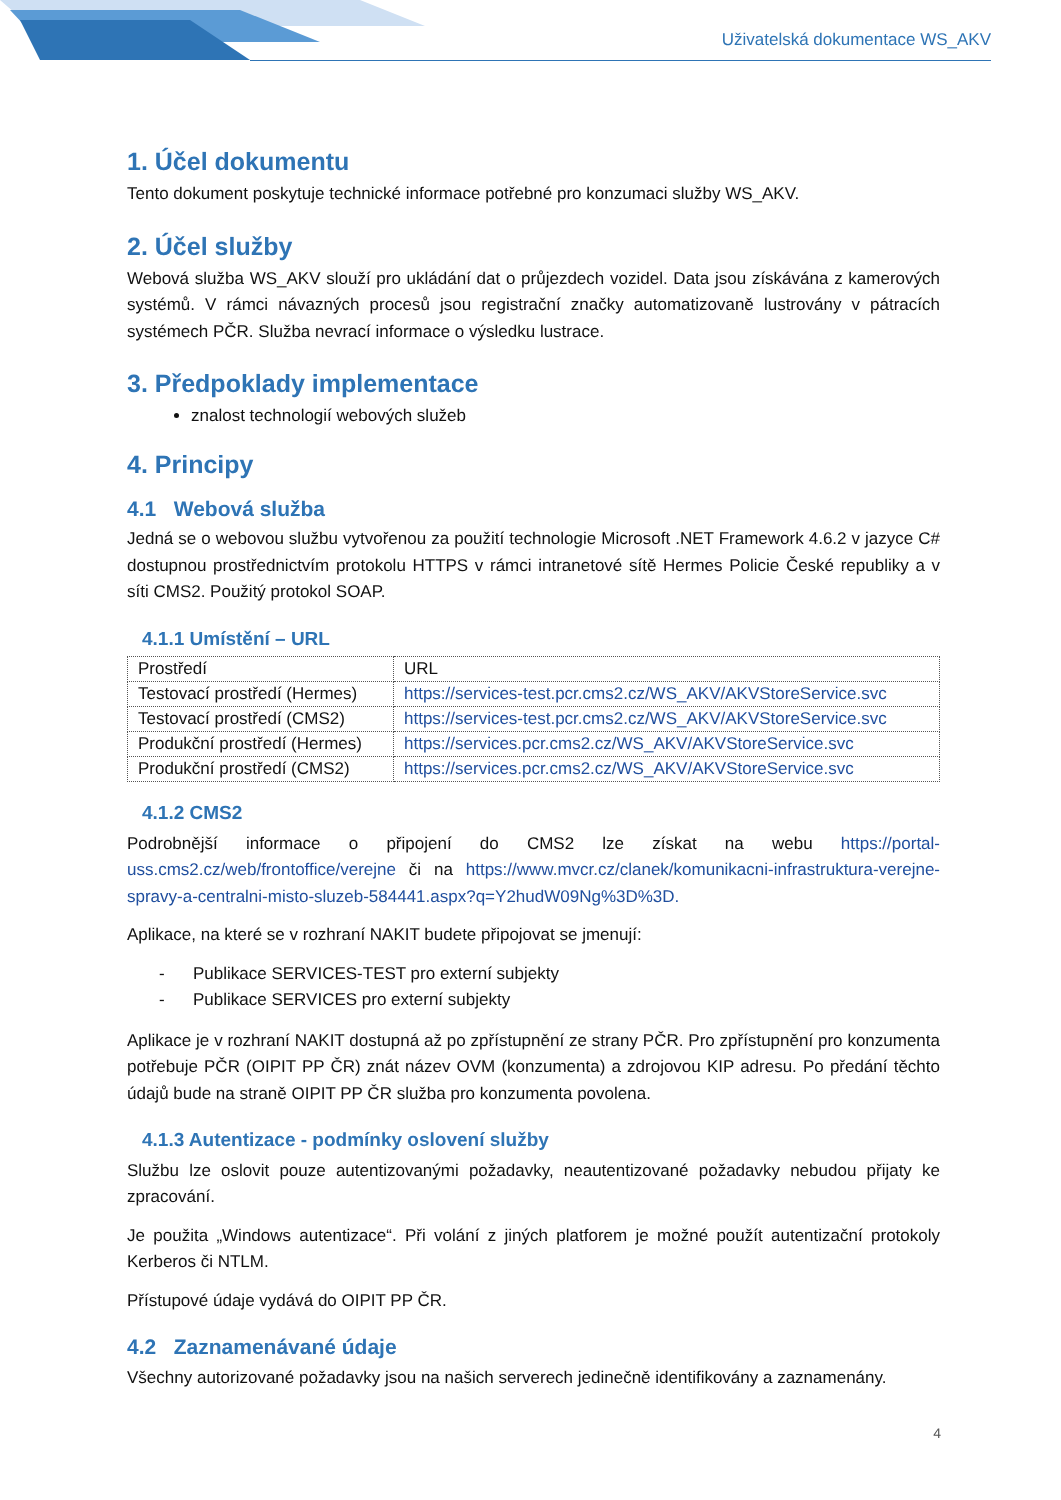Uživatelská dokumentace WS_AKV
1. Účel dokumentu
Tento dokument poskytuje technické informace potřebné pro konzumaci služby WS_AKV.
2. Účel služby
Webová služba WS_AKV slouží pro ukládání dat o průjezdech vozidel. Data jsou získávána z kamerových systémů. V rámci návazných procesů jsou registrační značky automatizovaně lustrovány v pátracích systémech PČR. Služba nevrací informace o výsledku lustrace.
3. Předpoklady implementace
znalost technologií webových služeb
4. Principy
4.1 Webová služba
Jedná se o webovou službu vytvořenou za použití technologie Microsoft .NET Framework 4.6.2 v jazyce C# dostupnou prostřednictvím protokolu HTTPS v rámci intranetové sítě Hermes Policie České republiky a v síti CMS2. Použitý protokol SOAP.
4.1.1 Umístění – URL
| Prostředí | URL |
| Testovací prostředí (Hermes) | https://services-test.pcr.cms2.cz/WS_AKV/AKVStoreService.svc |
| Testovací prostředí (CMS2) | https://services-test.pcr.cms2.cz/WS_AKV/AKVStoreService.svc |
| Produkční prostředí (Hermes) | https://services.pcr.cms2.cz/WS_AKV/AKVStoreService.svc |
| Produkční prostředí (CMS2) | https://services.pcr.cms2.cz/WS_AKV/AKVStoreService.svc |
4.1.2 CMS2
Podrobnější informace o připojení do CMS2 lze získat na webu https://portal-uss.cms2.cz/web/frontoffice/verejne či na https://www.mvcr.cz/clanek/komunikacni-infrastruktura-verejne-spravy-a-centralni-misto-sluzeb-584441.aspx?q=Y2hudW09Ng%3D%3D.
Aplikace, na které se v rozhraní NAKIT budete připojovat se jmenují:
- Publikace SERVICES-TEST pro externí subjekty
- Publikace SERVICES pro externí subjekty
Aplikace je v rozhraní NAKIT dostupná až po zpřístupnění ze strany PČR. Pro zpřístupnění pro konzumenta potřebuje PČR (OIPIT PP ČR) znát název OVM (konzumenta) a zdrojovou KIP adresu. Po předání těchto údajů bude na straně OIPIT PP ČR služba pro konzumenta povolena.
4.1.3 Autentizace - podmínky oslovení služby
Službu lze oslovit pouze autentizovanými požadavky, neautentizované požadavky nebudou přijaty ke zpracování.
Je použita „Windows autentizace“. Při volání z jiných platforem je možné použít autentizační protokoly Kerberos či NTLM.
Přístupové údaje vydává do OIPIT PP ČR.
4.2 Zaznamenávané údaje
Všechny autorizované požadavky jsou na našich serverech jedinečně identifikovány a zaznamenány.
4